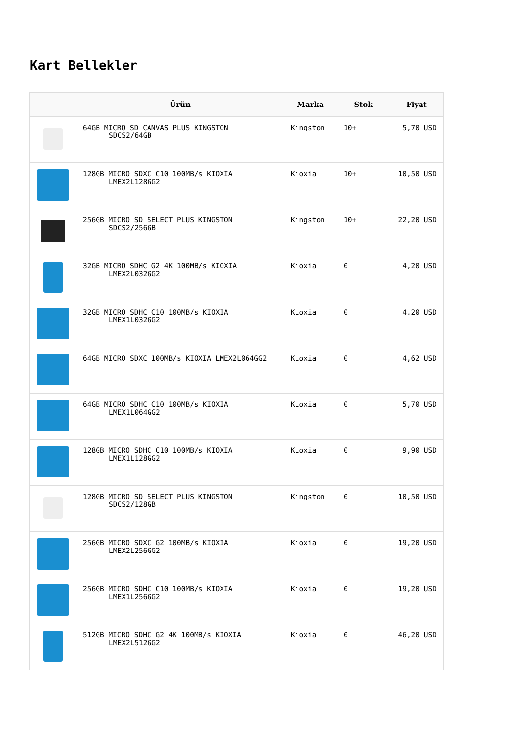Kart Bellekler
| | Ürün | Marka | Stok | Fiyat |
| --- | --- | --- | --- | --- |
| | 64GB MICRO SD CANVAS PLUS KINGSTON SDCS2/64GB | Kingston | 10+ | 5,70 USD |
| | 128GB MICRO SDXC C10 100MB/s KIOXIA LMEX2L128GG2 | Kioxia | 10+ | 10,50 USD |
| | 256GB MICRO SD SELECT PLUS KINGSTON SDCS2/256GB | Kingston | 10+ | 22,20 USD |
| | 32GB MICRO SDHC G2 4K 100MB/s KIOXIA LMEX2L032GG2 | Kioxia | 0 | 4,20 USD |
| | 32GB MICRO SDHC C10 100MB/s KIOXIA LMEX1L032GG2 | Kioxia | 0 | 4,20 USD |
| | 64GB MICRO SDXC 100MB/s KIOXIA LMEX2L064GG2 | Kioxia | 0 | 4,62 USD |
| | 64GB MICRO SDHC C10 100MB/s KIOXIA LMEX1L064GG2 | Kioxia | 0 | 5,70 USD |
| | 128GB MICRO SDHC C10 100MB/s KIOXIA LMEX1L128GG2 | Kioxia | 0 | 9,90 USD |
| | 128GB MICRO SD SELECT PLUS KINGSTON SDCS2/128GB | Kingston | 0 | 10,50 USD |
| | 256GB MICRO SDXC G2 100MB/s KIOXIA LMEX2L256GG2 | Kioxia | 0 | 19,20 USD |
| | 256GB MICRO SDHC C10 100MB/s KIOXIA LMEX1L256GG2 | Kioxia | 0 | 19,20 USD |
| | 512GB MICRO SDHC G2 4K 100MB/s KIOXIA LMEX2L512GG2 | Kioxia | 0 | 46,20 USD |